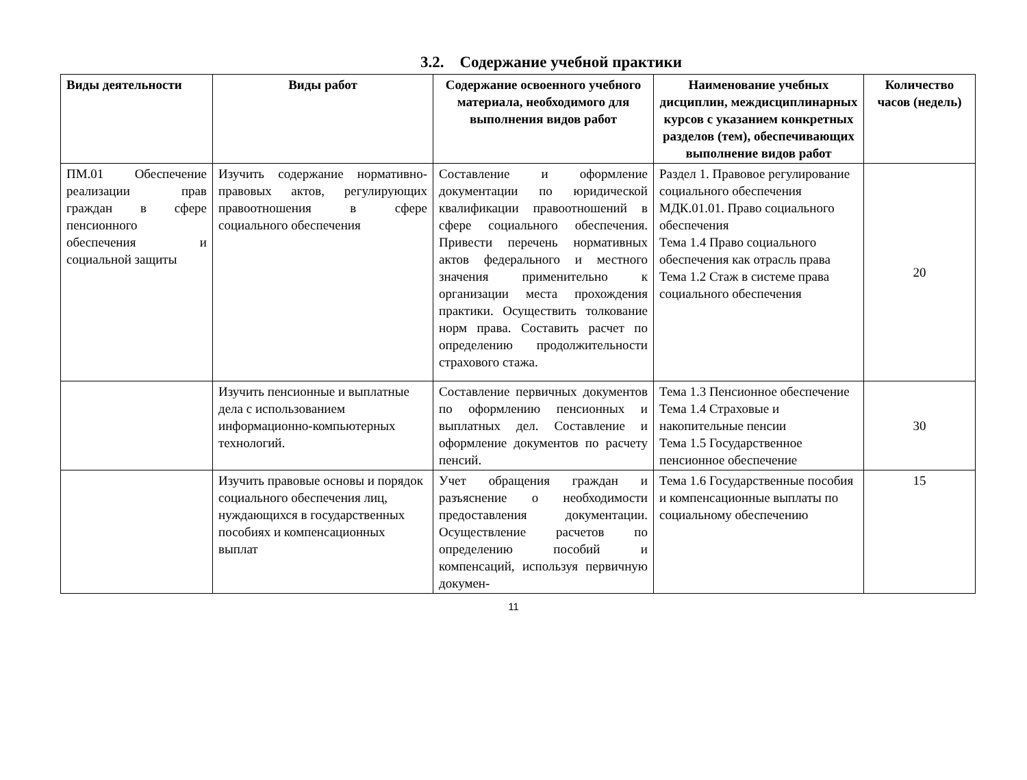3.2. Содержание учебной практики
| Виды деятельности | Виды работ | Содержание освоенного учебного материала, необходимого для выполнения видов работ | Наименование учебных дисциплин, междисциплинарных курсов с указанием конкретных разделов (тем), обеспечивающих выполнение видов работ | Количество часов (недель) |
| --- | --- | --- | --- | --- |
| ПМ.01 Обеспечение реализации прав граждан в сфере пенсионного обеспечения и социальной защиты | Изучить содержание нормативно-правовых актов, регулирующих правоотношения в сфере социального обеспечения | Составление и оформление документации по юридической квалификации правоотношений в сфере социального обеспечения. Привести перечень нормативных актов федерального и местного значения применительно к организации места прохождения практики. Осуществить толкование норм права. Составить расчет по определению продолжительности страхового стажа. | Раздел 1. Правовое регулирование социального обеспечения МДК.01.01. Право социального обеспечения Тема 1.4 Право социального обеспечения как отрасль права Тема 1.2 Стаж в системе права социального обеспечения | 20 |
| | Изучить пенсионные и выплатные дела с использованием информационно-компьютерных технологий. | Составление первичных документов по оформлению пенсионных и выплатных дел. Составление и оформление документов по расчету пенсий. | Тема 1.3 Пенсионное обеспечение Тема 1.4 Страховые и накопительные пенсии Тема 1.5 Государственное пенсионное обеспечение | 30 |
| | Изучить правовые основы и порядок социального обеспечения лиц, нуждающихся в государственных пособиях и компенсационных выплат | Учет обращения граждан и разъяснение о необходимости предоставления документации. Осуществление расчетов по определению пособий и компенсаций, используя первичную докумен- | Тема 1.6 Государственные пособия и компенсационные выплаты по социальному обеспечению | 15 |
11